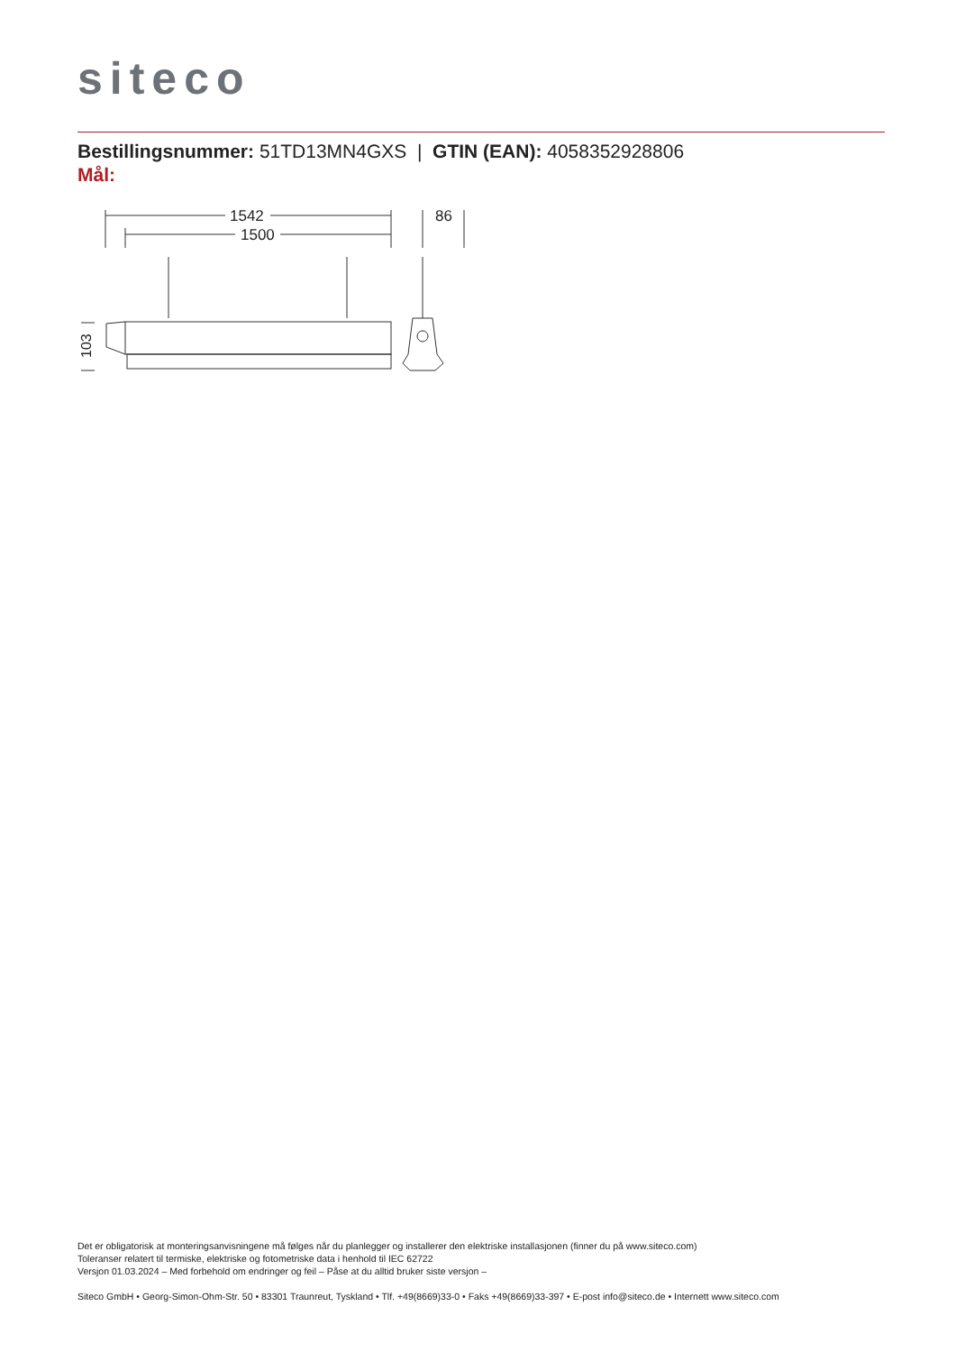siteco
Bestillingsnummer: 51TD13MN4GXS | GTIN (EAN): 4058352928806
Mål:
1542
1500
86
103
Det er obligatorisk at monteringsanvisningene må følges når du planlegger og installerer den elektriske installasjonen (finner du på www.siteco.com)
Toleranser relatert til termiske, elektriske og fotometriske data i henhold til IEC 62722
Versjon 01.03.2024 – Med forbehold om endringer og feil – Påse at du alltid bruker siste versjon –
Siteco GmbH • Georg-Simon-Ohm-Str. 50 • 83301 Traunreut, Tyskland • Tlf. +49(8669)33-0 • Faks +49(8669)33-397 • E-post info@siteco.de • Internett www.siteco.com